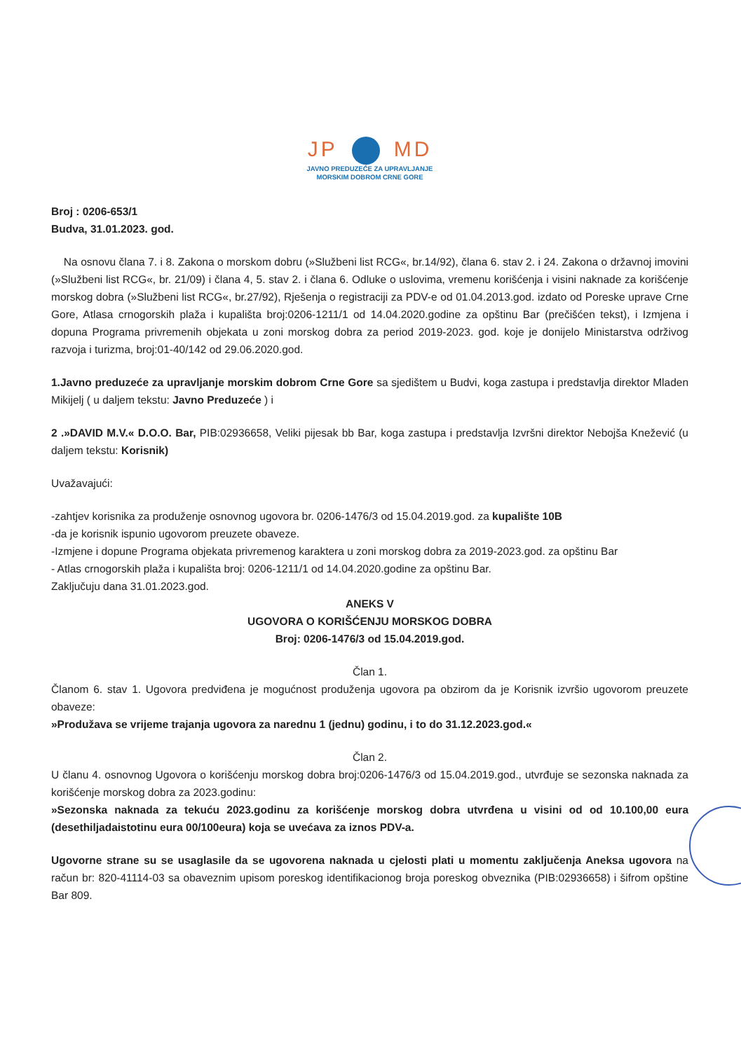JP MD
JAVNO PREDUZEĆE ZA UPRAVLJANJE
MORSKIM DOBROM CRNE GORE
Broj : 0206-653/1
Budva, 31.01.2023. god.
Na osnovu člana 7. i 8. Zakona o morskom dobru (»Službeni list RCG«, br.14/92), člana 6. stav 2. i 24. Zakona o državnoj imovini (»Službeni list RCG«, br. 21/09) i člana 4, 5. stav 2. i člana 6. Odluke o uslovima, vremenu korišćenja i visini naknade za korišćenje morskog dobra (»Službeni list RCG«, br.27/92), Rješenja o registraciji za PDV-e od 01.04.2013.god. izdato od Poreske uprave Crne Gore, Atlasa crnogorskih plaža i kupališta broj:0206-1211/1 od 14.04.2020.godine za opštinu Bar (prečišćen tekst), i Izmjena i dopuna Programa privremenih objekata u zoni morskog dobra za period 2019-2023. god. koje je donijelo Ministarstva održivog razvoja i turizma, broj:01-40/142 od 29.06.2020.god.
1.Javno preduzeće za upravljanje morskim dobrom Crne Gore sa sjedištem u Budvi, koga zastupa i predstavlja direktor Mladen Mikijelj ( u daljem tekstu: Javno Preduzeće ) i
2 .»DAVID M.V.« D.O.O. Bar, PIB:02936658, Veliki pijesak bb Bar, koga zastupa i predstavlja Izvršni direktor Nebojša Knežević (u daljem tekstu: Korisnik)
Uvažavajući:
-zahtjev korisnika za produženje osnovnog ugovora br. 0206-1476/3 od 15.04.2019.god. za kupalište 10B
-da je korisnik ispunio ugovorom preuzete obaveze.
-Izmjene i dopune Programa objekata privremenog karaktera u zoni morskog dobra za 2019-2023.god. za opštinu Bar
- Atlas crnogorskih plaža i kupališta broj: 0206-1211/1 od 14.04.2020.godine za opštinu Bar.
Zaključuju dana 31.01.2023.god.
ANEKS V
UGOVORA O KORIŠĆENJU MORSKOG DOBRA
Broj: 0206-1476/3 od 15.04.2019.god.
Član 1.
Članom 6. stav 1. Ugovora predviđena je mogućnost produženja ugovora pa obzirom da je Korisnik izvršio ugovorom preuzete obaveze:
»Produžava se vrijeme trajanja ugovora za narednu 1 (jednu) godinu, i to do 31.12.2023.god.«
Član 2.
U članu 4. osnovnog Ugovora o korišćenju morskog dobra broj:0206-1476/3 od 15.04.2019.god., utvrđuje se sezonska naknada za korišćenje morskog dobra za 2023.godinu:
»Sezonska naknada za tekuću 2023.godinu za korišćenje morskog dobra utvrđena u visini od od 10.100,00 eura (desethiljadaistotinu eura 00/100eura) koja se uvećava za iznos PDV-a.
Ugovorne strane su se usaglasile da se ugovorena naknada u cjelosti plati u momentu zaključenja Aneksa ugovora na račun br: 820-41114-03 sa obaveznim upisom poreskog identifikacionog broja poreskog obveznika (PIB:02936658) i šifrom opštine Bar 809.